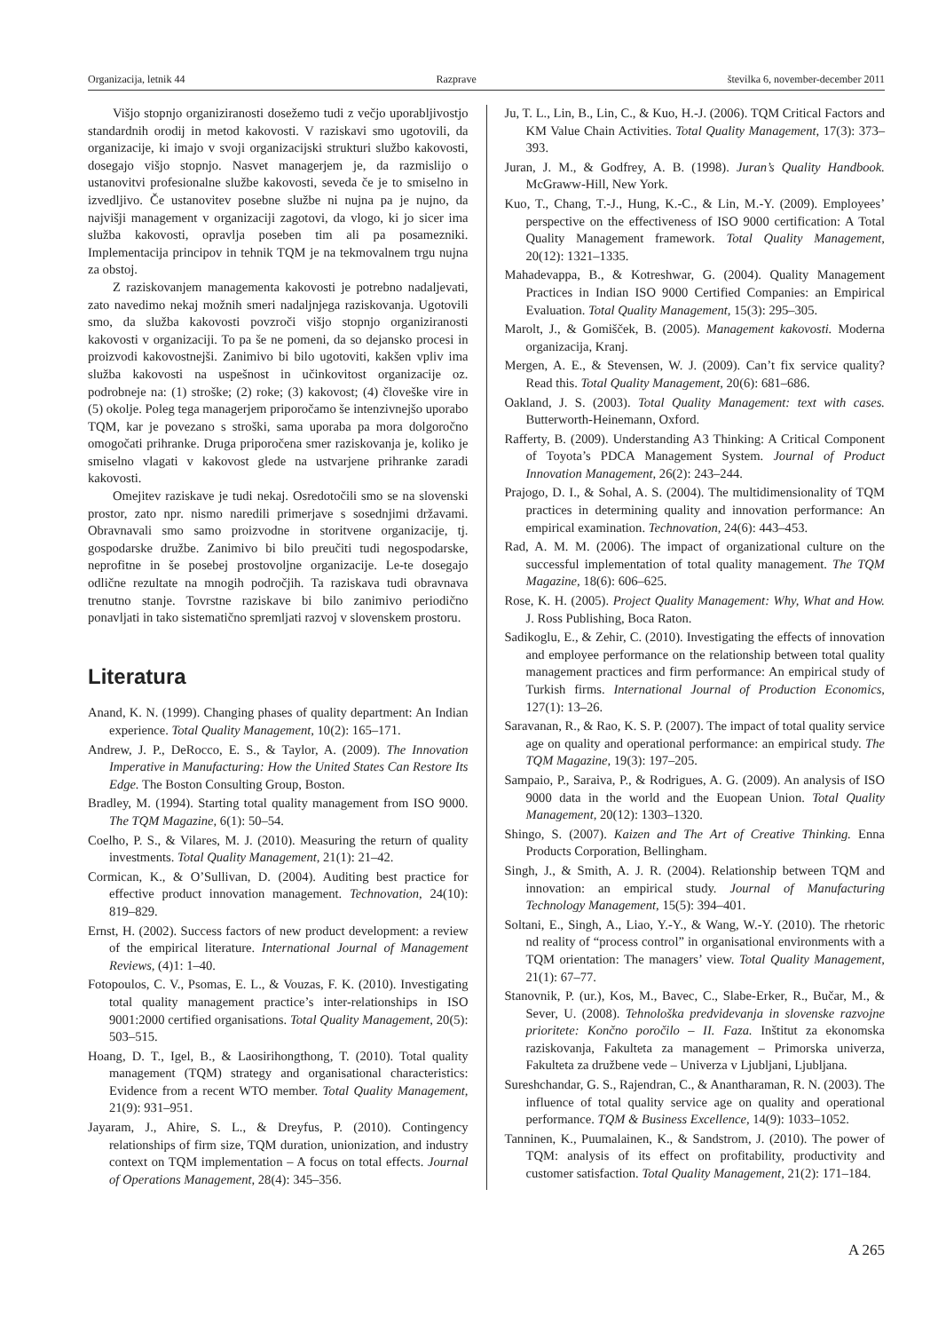Organizacija, letnik 44 Razprave številka 6, november-december 2011
Višjo stopnjo organiziranosti dosežemo tudi z večjo uporabljivostjo standardnih orodij in metod kakovosti. V raziskavi smo ugotovili, da organizacije, ki imajo v svoji organizacijski strukturi službo kakovosti, dosegajo višjo stopnjo. Nasvet managerjem je, da razmislijo o ustanovitvi profesionalne službe kakovosti, seveda če je to smiselno in izvedljivo. Če ustanovitev posebne službe ni nujna pa je nujno, da najvišji management v organizaciji zagotovi, da vlogo, ki jo sicer ima služba kakovosti, opravlja poseben tim ali pa posamezniki. Implementacija principov in tehnik TQM je na tekmovalnem trgu nujna za obstoj.
Z raziskovanjem managementa kakovosti je potrebno nadaljevati, zato navedimo nekaj možnih smeri nadaljnjega raziskovanja. Ugotovili smo, da služba kakovosti povzroči višjo stopnjo organiziranosti kakovosti v organizaciji. To pa še ne pomeni, da so dejansko procesi in proizvodi kakovostnejši. Zanimivo bi bilo ugotoviti, kakšen vpliv ima služba kakovosti na uspešnost in učinkovitost organizacije oz. podrobneje na: (1) stroške; (2) roke; (3) kakovost; (4) človeške vire in (5) okolje. Poleg tega managerjem priporočamo še intenzivnejšo uporabo TQM, kar je povezano s stroški, sama uporaba pa mora dolgoročno omogočati prihranke. Druga priporočena smer raziskovanja je, koliko je smiselno vlagati v kakovost glede na ustvarjene prihranke zaradi kakovosti.
Omejitev raziskave je tudi nekaj. Osredotočili smo se na slovenski prostor, zato npr. nismo naredili primerjave s sosednjimi državami. Obravnavali smo samo proizvodne in storitvene organizacije, tj. gospodarske družbe. Zanimivo bi bilo preučiti tudi negospodarske, neprofitne in še posebej prostovoljne organizacije. Le-te dosegajo odlične rezultate na mnogih področjih. Ta raziskava tudi obravnava trenutno stanje. Tovrstne raziskave bi bilo zanimivo periodično ponavljati in tako sistematično spremljati razvoj v slovenskem prostoru.
Literatura
Anand, K. N. (1999). Changing phases of quality department: An Indian experience. Total Quality Management, 10(2): 165–171.
Andrew, J. P., DeRocco, E. S., & Taylor, A. (2009). The Innovation Imperative in Manufacturing: How the United States Can Restore Its Edge. The Boston Consulting Group, Boston.
Bradley, M. (1994). Starting total quality management from ISO 9000. The TQM Magazine, 6(1): 50–54.
Coelho, P. S., & Vilares, M. J. (2010). Measuring the return of quality investments. Total Quality Management, 21(1): 21–42.
Cormican, K., & O’Sullivan, D. (2004). Auditing best practice for effective product innovation management. Technovation, 24(10): 819–829.
Ernst, H. (2002). Success factors of new product development: a review of the empirical literature. International Journal of Management Reviews, (4)1: 1–40.
Fotopoulos, C. V., Psomas, E. L., & Vouzas, F. K. (2010). Investigating total quality management practice’s inter-relationships in ISO 9001:2000 certified organisations. Total Quality Management, 20(5): 503–515.
Hoang, D. T., Igel, B., & Laosirihongthong, T. (2010). Total quality management (TQM) strategy and organisational characteristics: Evidence from a recent WTO member. Total Quality Management, 21(9): 931–951.
Jayaram, J., Ahire, S. L., & Dreyfus, P. (2010). Contingency relationships of firm size, TQM duration, unionization, and industry context on TQM implementation – A focus on total effects. Journal of Operations Management, 28(4): 345–356.
Ju, T. L., Lin, B., Lin, C., & Kuo, H.-J. (2006). TQM Critical Factors and KM Value Chain Activities. Total Quality Management, 17(3): 373–393.
Juran, J. M., & Godfrey, A. B. (1998). Juran’s Quality Handbook. McGraww-Hill, New York.
Kuo, T., Chang, T.-J., Hung, K.-C., & Lin, M.-Y. (2009). Employees’ perspective on the effectiveness of ISO 9000 certification: A Total Quality Management framework. Total Quality Management, 20(12): 1321–1335.
Mahadevappa, B., & Kotreshwar, G. (2004). Quality Management Practices in Indian ISO 9000 Certified Companies: an Empirical Evaluation. Total Quality Management, 15(3): 295–305.
Marolt, J., & Gomišček, B. (2005). Management kakovosti. Moderna organizacija, Kranj.
Mergen, A. E., & Stevensen, W. J. (2009). Can’t fix service quality? Read this. Total Quality Management, 20(6): 681–686.
Oakland, J. S. (2003). Total Quality Management: text with cases. Butterworth-Heinemann, Oxford.
Rafferty, B. (2009). Understanding A3 Thinking: A Critical Component of Toyota’s PDCA Management System. Journal of Product Innovation Management, 26(2): 243–244.
Prajogo, D. I., & Sohal, A. S. (2004). The multidimensionality of TQM practices in determining quality and innovation performance: An empirical examination. Technovation, 24(6): 443–453.
Rad, A. M. M. (2006). The impact of organizational culture on the successful implementation of total quality management. The TQM Magazine, 18(6): 606–625.
Rose, K. H. (2005). Project Quality Management: Why, What and How. J. Ross Publishing, Boca Raton.
Sadikoglu, E., & Zehir, C. (2010). Investigating the effects of innovation and employee performance on the relationship between total quality management practices and firm performance: An empirical study of Turkish firms. International Journal of Production Economics, 127(1): 13–26.
Saravanan, R., & Rao, K. S. P. (2007). The impact of total quality service age on quality and operational performance: an empirical study. The TQM Magazine, 19(3): 197–205.
Sampaio, P., Saraiva, P., & Rodrigues, A. G. (2009). An analysis of ISO 9000 data in the world and the Euopean Union. Total Quality Management, 20(12): 1303–1320.
Shingo, S. (2007). Kaizen and The Art of Creative Thinking. Enna Products Corporation, Bellingham.
Singh, J., & Smith, A. J. R. (2004). Relationship between TQM and innovation: an empirical study. Journal of Manufacturing Technology Management, 15(5): 394–401.
Soltani, E., Singh, A., Liao, Y.-Y., & Wang, W.-Y. (2010). The rhetoric nd reality of “process control” in organisational environments with a TQM orientation: The managers’ view. Total Quality Management, 21(1): 67–77.
Stanovnik, P. (ur.), Kos, M., Bavec, C., Slabe-Erker, R., Bučar, M., & Sever, U. (2008). Tehnološka predvidevanja in slovenske razvojne prioritete: Končno poročilo – II. Faza. Inštitut za ekonomska raziskovanja, Fakulteta za management – Primorska univerza, Fakulteta za družbene vede – Univerza v Ljubljani, Ljubljana.
Sureshchandar, G. S., Rajendran, C., & Anantharaman, R. N. (2003). The influence of total quality service age on quality and operational performance. TQM & Business Excellence, 14(9): 1033–1052.
Tanninen, K., Puumalainen, K., & Sandstrom, J. (2010). The power of TQM: analysis of its effect on profitability, productivity and customer satisfaction. Total Quality Management, 21(2): 171–184.
A 265